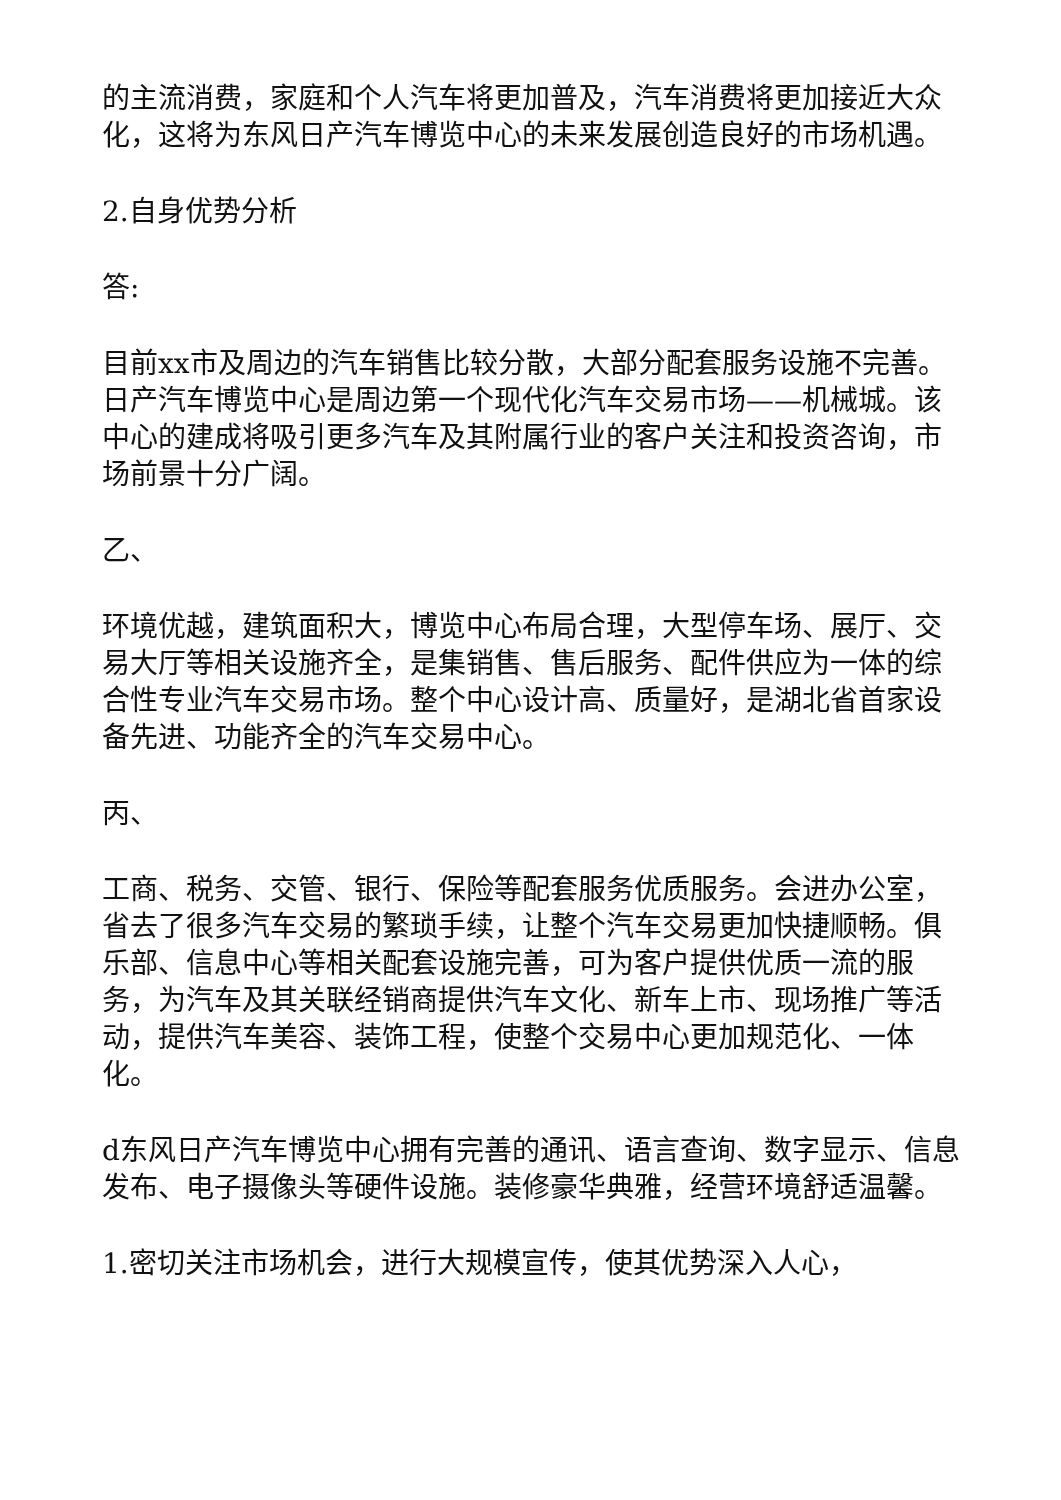的主流消费，家庭和个人汽车将更加普及，汽车消费将更加接近大众化，这将为东风日产汽车博览中心的未来发展创造良好的市场机遇。
2.自身优势分析
答:
目前xx市及周边的汽车销售比较分散，大部分配套服务设施不完善。日产汽车博览中心是周边第一个现代化汽车交易市场——机械城。该中心的建成将吸引更多汽车及其附属行业的客户关注和投资咨询，市场前景十分广阔。
乙、
环境优越，建筑面积大，博览中心布局合理，大型停车场、展厅、交易大厅等相关设施齐全，是集销售、售后服务、配件供应为一体的综合性专业汽车交易市场。整个中心设计高、质量好，是湖北省首家设备先进、功能齐全的汽车交易中心。
丙、
工商、税务、交管、银行、保险等配套服务优质服务。会进办公室，省去了很多汽车交易的繁琐手续，让整个汽车交易更加快捷顺畅。俱乐部、信息中心等相关配套设施完善，可为客户提供优质一流的服务，为汽车及其关联经销商提供汽车文化、新车上市、现场推广等活动，提供汽车美容、装饰工程，使整个交易中心更加规范化、一体化。
d东风日产汽车博览中心拥有完善的通讯、语言查询、数字显示、信息发布、电子摄像头等硬件设施。装修豪华典雅，经营环境舒适温馨。
1.密切关注市场机会，进行大规模宣传，使其优势深入人心，